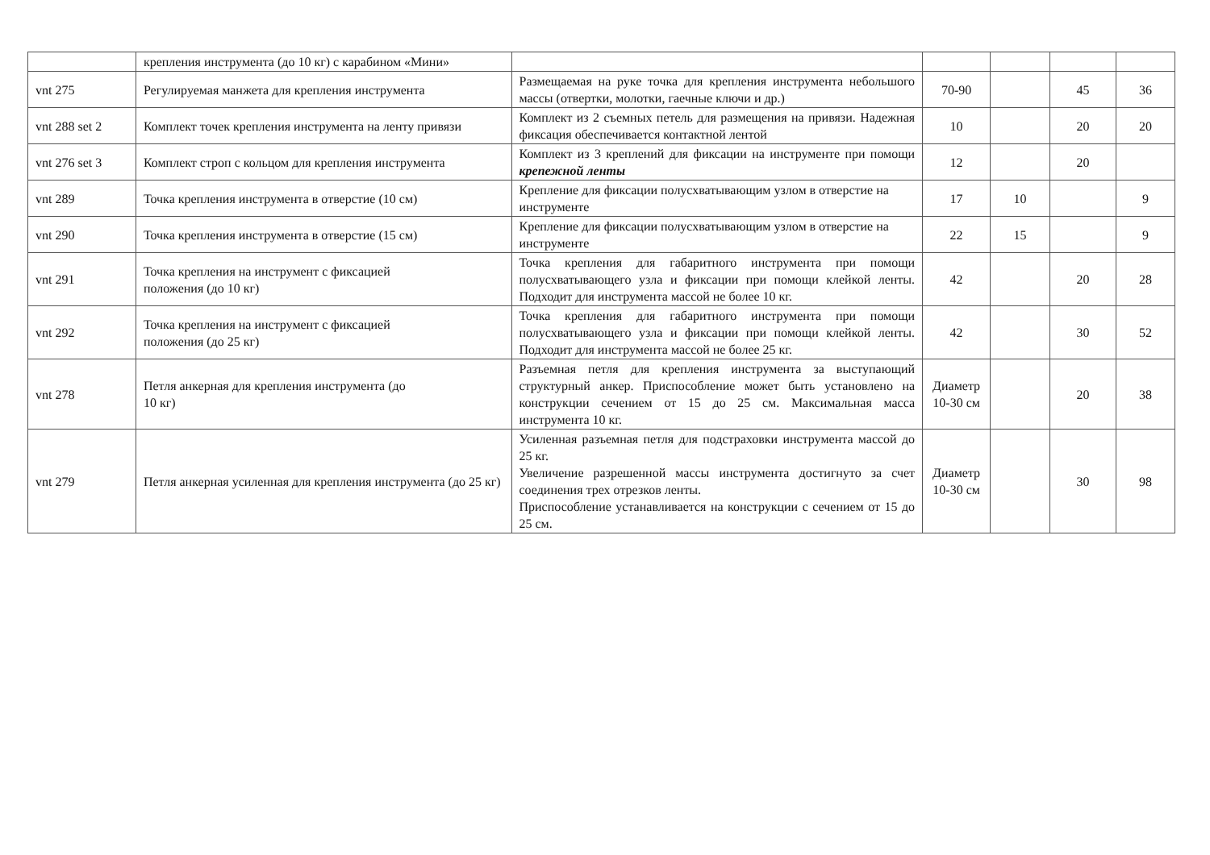| | крепления инструмента (до 10 кг) с карабином «Мини» | | | | | |
| vnt 275 | Регулируемая манжета для крепления инструмента | Размещаемая на руке точка для крепления инструмента небольшого массы (отвертки, молотки, гаечные ключи и др.) | 70-90 | | 45 | 36 |
| vnt 288 set 2 | Комплект точек крепления инструмента на ленту привязи | Комплект из 2 съемных петель для размещения на привязи. Надежная фиксация обеспечивается контактной лентой | 10 | | 20 | 20 |
| vnt 276 set 3 | Комплект строп с кольцом для крепления инструмента | Комплект из 3 креплений для фиксации на инструменте при помощи крепежной ленты | 12 | | 20 | |
| vnt 289 | Точка крепления инструмента в отверстие (10 см) | Крепление для фиксации полусхватывающим узлом в отверстие на инструменте | 17 | 10 | | 9 |
| vnt 290 | Точка крепления инструмента в отверстие (15 см) | Крепление для фиксации полусхватывающим узлом в отверстие на инструменте | 22 | 15 | | 9 |
| vnt 291 | Точка крепления на инструмент с фиксацией положения (до 10 кг) | Точка крепления для габаритного инструмента при помощи полусхватывающего узла и фиксации при помощи клейкой ленты. Подходит для инструмента массой не более 10 кг. | 42 | | 20 | 28 |
| vnt 292 | Точка крепления на инструмент с фиксацией положения (до 25 кг) | Точка крепления для габаритного инструмента при помощи полусхватывающего узла и фиксации при помощи клейкой ленты. Подходит для инструмента массой не более 25 кг. | 42 | | 30 | 52 |
| vnt 278 | Петля анкерная для крепления инструмента (до 10 кг) | Разъемная петля для крепления инструмента за выступающий структурный анкер. Приспособление может быть установлено на конструкции сечением от 15 до 25 см. Максимальная масса инструмента 10 кг. | Диаметр 10-30 см | | 20 | 38 |
| vnt 279 | Петля анкерная усиленная для крепления инструмента (до 25 кг) | Усиленная разъемная петля для подстраховки инструмента массой до 25 кг. Увеличение разрешенной массы инструмента достигнуто за счет соединения трех отрезков ленты. Приспособление устанавливается на конструкции с сечением от 15 до 25 см. | Диаметр 10-30 см | | 30 | 98 |